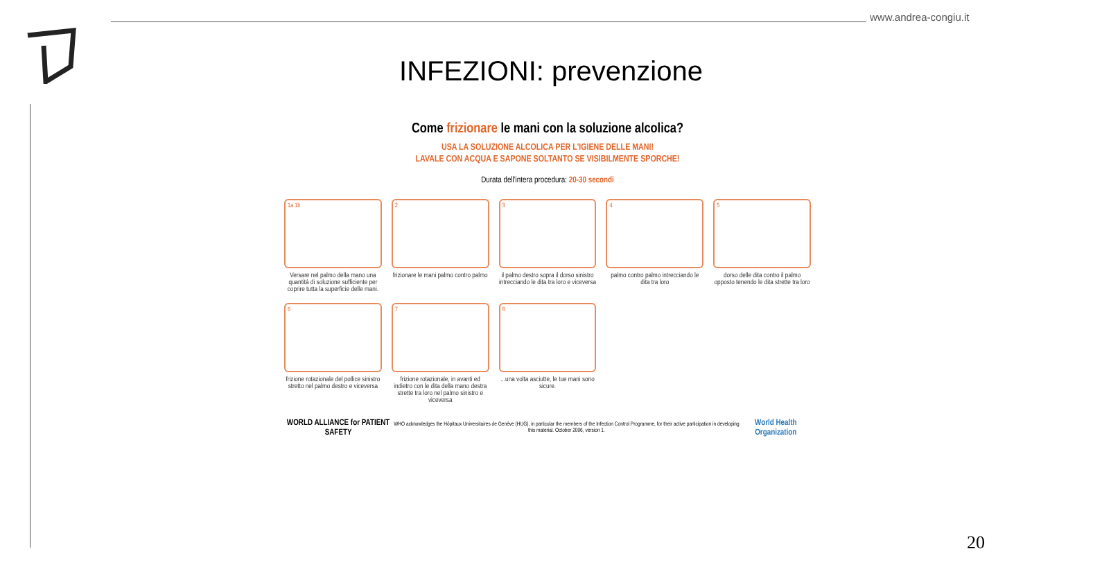www.andrea-congiu.it
INFEZIONI: prevenzione
Come frizionare le mani con la soluzione alcolica?
USA LA SOLUZIONE ALCOLICA PER L'IGIENE DELLE MANI!
LAVALE CON ACQUA E SAPONE SOLTANTO SE VISIBILMENTE SPORCHE!
Durata dell'intera procedura: 20-30 secondi
1a 1b
Versare nel palmo della mano una quantità di soluzione sufficiente per coprire tutta la superficie delle mani.
2
frizionare le mani palmo contro palmo
3
il palmo destro sopra il dorso sinistro intrecciando le dita tra loro e viceversa
4
palmo contro palmo intrecciando le dita tra loro
5
dorso delle dita contro il palmo opposto tenendo le dita strette tra loro
6
frizione rotazionale del pollice sinistro stretto nel palmo destro e viceversa
7
frizione rotazionale, in avanti ed indietro con le dita della mano destra strette tra loro nel palmo sinistro e viceversa
8
...una volta asciutte, le tue mani sono sicure.
WORLD ALLIANCE for PATIENT SAFETY WHO acknowledges the Hôpitaux Universitaires de Genève (HUG), in particular the members of the Infection Control Programme, for their active participation in developing this material. October 2006, version 1. World Health Organization
20